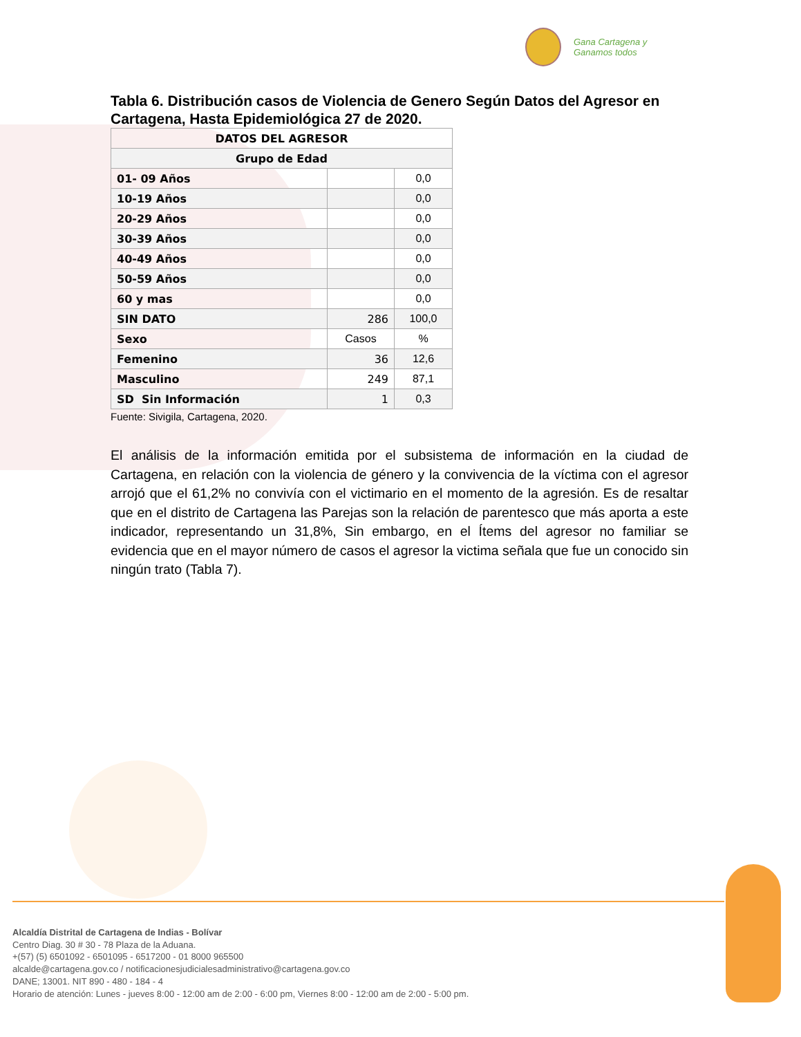Gana Cartagena y
Ganamos todos
Tabla 6. Distribución casos de Violencia de Genero Según Datos del Agresor en Cartagena, Hasta Epidemiológica 27 de 2020.
| DATOS DEL AGRESOR | | |
| --- | --- | --- |
| Grupo de Edad | | |
| 01- 09 Años | | 0,0 |
| 10-19 Años | | 0,0 |
| 20-29 Años | | 0,0 |
| 30-39 Años | | 0,0 |
| 40-49 Años | | 0,0 |
| 50-59 Años | | 0,0 |
| 60 y mas | | 0,0 |
| SIN DATO | 286 | 100,0 |
| Sexo | Casos | % |
| Femenino | 36 | 12,6 |
| Masculino | 249 | 87,1 |
| SD Sin Información | 1 | 0,3 |
Fuente: Sivigila, Cartagena, 2020.
El análisis de la información emitida por el subsistema de información en la ciudad de Cartagena, en relación con la violencia de género y la convivencia de la víctima con el agresor arrojó que el 61,2% no convivía con el victimario en el momento de la agresión. Es de resaltar que en el distrito de Cartagena las Parejas son la relación de parentesco que más aporta a este indicador, representando un 31,8%, Sin embargo, en el Ítems del agresor no familiar se evidencia que en el mayor número de casos el agresor la victima señala que fue un conocido sin ningún trato (Tabla 7).
Alcaldía Distrital de Cartagena de Indias - Bolívar
Centro Diag. 30 # 30 - 78 Plaza de la Aduana.
+(57) (5) 6501092 - 6501095 - 6517200 - 01 8000 965500
alcalde@cartagena.gov.co / notificacionesjudicialesadministrativo@cartagena.gov.co
DANE; 13001. NIT 890 - 480 - 184 - 4
Horario de atención: Lunes - jueves 8:00 - 12:00 am de 2:00 - 6:00 pm, Viernes 8:00 - 12:00 am de 2:00 - 5:00 pm.